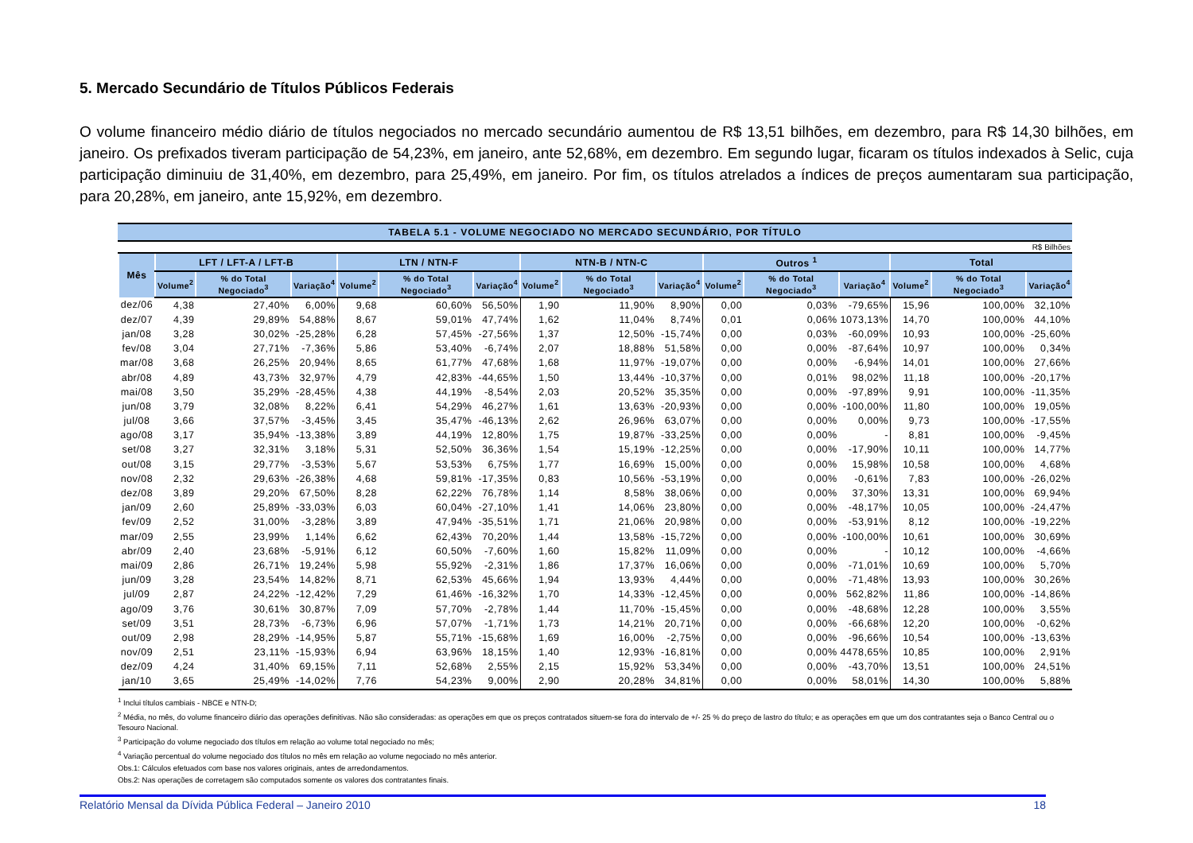5. Mercado Secundário de Títulos Públicos Federais
O volume financeiro médio diário de títulos negociados no mercado secundário aumentou de R$ 13,51 bilhões, em dezembro, para R$ 14,30 bilhões, em janeiro. Os prefixados tiveram participação de 54,23%, em janeiro, ante 52,68%, em dezembro. Em segundo lugar, ficaram os títulos indexados à Selic, cuja participação diminuiu de 31,40%, em dezembro, para 25,49%, em janeiro. Por fim, os títulos atrelados a índices de preços aumentaram sua participação, para 20,28%, em janeiro, ante 15,92%, em dezembro.
TABELA 5.1 - VOLUME NEGOCIADO NO MERCADO SECUNDÁRIO, POR TÍTULO
R$ Bilhões
| Mês | LFT / LFT-A / LFT-B | | | LTN / NTN-F | | | NTN-B / NTN-C | | | Outros <sup>1</sup> | | | Total | | |
| --- | --- | --- | --- | --- | --- | --- | --- | --- | --- | --- | --- | --- | --- | --- | --- |
| | Volume<sup>2</sup> | % do Total Negociado<sup>3</sup> | Variação<sup>4</sup> | Volume<sup>2</sup> | % do Total Negociado<sup>3</sup> | Variação<sup>4</sup> | Volume<sup>2</sup> | % do Total Negociado<sup>3</sup> | Variação<sup>4</sup> | Volume<sup>2</sup> | % do Total Negociado<sup>3</sup> | Variação<sup>4</sup> | Volume<sup>2</sup> | % do Total Negociado<sup>3</sup> | Variação<sup>4</sup> |
| dez/06 | 4,38 | 27,40% | 6,00% | 9,68 | 60,60% | 56,50% | 1,90 | 11,90% | 8,90% | 0,00 | 0,03% | -79,65% | 15,96 | 100,00% | 32,10% |
| dez/07 | 4,39 | 29,89% | 54,88% | 8,67 | 59,01% | 47,74% | 1,62 | 11,04% | 8,74% | 0,01 | 0,06% | 1073,13% | 14,70 | 100,00% | 44,10% |
| jan/08 | 3,28 | 30,02% | -25,28% | 6,28 | 57,45% | -27,56% | 1,37 | 12,50% | -15,74% | 0,00 | 0,03% | -60,09% | 10,93 | 100,00% | -25,60% |
| fev/08 | 3,04 | 27,71% | -7,36% | 5,86 | 53,40% | -6,74% | 2,07 | 18,88% | 51,58% | 0,00 | 0,00% | -87,64% | 10,97 | 100,00% | 0,34% |
| mar/08 | 3,68 | 26,25% | 20,94% | 8,65 | 61,77% | 47,68% | 1,68 | 11,97% | -19,07% | 0,00 | 0,00% | -6,94% | 14,01 | 100,00% | 27,66% |
| abr/08 | 4,89 | 43,73% | 32,97% | 4,79 | 42,83% | -44,65% | 1,50 | 13,44% | -10,37% | 0,00 | 0,01% | 98,02% | 11,18 | 100,00% | -20,17% |
| mai/08 | 3,50 | 35,29% | -28,45% | 4,38 | 44,19% | -8,54% | 2,03 | 20,52% | 35,35% | 0,00 | 0,00% | -97,89% | 9,91 | 100,00% | -11,35% |
| jun/08 | 3,79 | 32,08% | 8,22% | 6,41 | 54,29% | 46,27% | 1,61 | 13,63% | -20,93% | 0,00 | 0,00% | -100,00% | 11,80 | 100,00% | 19,05% |
| jul/08 | 3,66 | 37,57% | -3,45% | 3,45 | 35,47% | -46,13% | 2,62 | 26,96% | 63,07% | 0,00 | 0,00% | 0,00% | 9,73 | 100,00% | -17,55% |
| ago/08 | 3,17 | 35,94% | -13,38% | 3,89 | 44,19% | 12,80% | 1,75 | 19,87% | -33,25% | 0,00 | 0,00% | - | 8,81 | 100,00% | -9,45% |
| set/08 | 3,27 | 32,31% | 3,18% | 5,31 | 52,50% | 36,36% | 1,54 | 15,19% | -12,25% | 0,00 | 0,00% | -17,90% | 10,11 | 100,00% | 14,77% |
| out/08 | 3,15 | 29,77% | -3,53% | 5,67 | 53,53% | 6,75% | 1,77 | 16,69% | 15,00% | 0,00 | 0,00% | 15,98% | 10,58 | 100,00% | 4,68% |
| nov/08 | 2,32 | 29,63% | -26,38% | 4,68 | 59,81% | -17,35% | 0,83 | 10,56% | -53,19% | 0,00 | 0,00% | -0,61% | 7,83 | 100,00% | -26,02% |
| dez/08 | 3,89 | 29,20% | 67,50% | 8,28 | 62,22% | 76,78% | 1,14 | 8,58% | 38,06% | 0,00 | 0,00% | 37,30% | 13,31 | 100,00% | 69,94% |
| jan/09 | 2,60 | 25,89% | -33,03% | 6,03 | 60,04% | -27,10% | 1,41 | 14,06% | 23,80% | 0,00 | 0,00% | -48,17% | 10,05 | 100,00% | -24,47% |
| fev/09 | 2,52 | 31,00% | -3,28% | 3,89 | 47,94% | -35,51% | 1,71 | 21,06% | 20,98% | 0,00 | 0,00% | -53,91% | 8,12 | 100,00% | -19,22% |
| mar/09 | 2,55 | 23,99% | 1,14% | 6,62 | 62,43% | 70,20% | 1,44 | 13,58% | -15,72% | 0,00 | 0,00% | -100,00% | 10,61 | 100,00% | 30,69% |
| abr/09 | 2,40 | 23,68% | -5,91% | 6,12 | 60,50% | -7,60% | 1,60 | 15,82% | 11,09% | 0,00 | 0,00% | - | 10,12 | 100,00% | -4,66% |
| mai/09 | 2,86 | 26,71% | 19,24% | 5,98 | 55,92% | -2,31% | 1,86 | 17,37% | 16,06% | 0,00 | 0,00% | -71,01% | 10,69 | 100,00% | 5,70% |
| jun/09 | 3,28 | 23,54% | 14,82% | 8,71 | 62,53% | 45,66% | 1,94 | 13,93% | 4,44% | 0,00 | 0,00% | -71,48% | 13,93 | 100,00% | 30,26% |
| jul/09 | 2,87 | 24,22% | -12,42% | 7,29 | 61,46% | -16,32% | 1,70 | 14,33% | -12,45% | 0,00 | 0,00% | 562,82% | 11,86 | 100,00% | -14,86% |
| ago/09 | 3,76 | 30,61% | 30,87% | 7,09 | 57,70% | -2,78% | 1,44 | 11,70% | -15,45% | 0,00 | 0,00% | -48,68% | 12,28 | 100,00% | 3,55% |
| set/09 | 3,51 | 28,73% | -6,73% | 6,96 | 57,07% | -1,71% | 1,73 | 14,21% | 20,71% | 0,00 | 0,00% | -66,68% | 12,20 | 100,00% | -0,62% |
| out/09 | 2,98 | 28,29% | -14,95% | 5,87 | 55,71% | -15,68% | 1,69 | 16,00% | -2,75% | 0,00 | 0,00% | -96,66% | 10,54 | 100,00% | -13,63% |
| nov/09 | 2,51 | 23,11% | -15,93% | 6,94 | 63,96% | 18,15% | 1,40 | 12,93% | -16,81% | 0,00 | 0,00% | 4478,65% | 10,85 | 100,00% | 2,91% |
| dez/09 | 4,24 | 31,40% | 69,15% | 7,11 | 52,68% | 2,55% | 2,15 | 15,92% | 53,34% | 0,00 | 0,00% | -43,70% | 13,51 | 100,00% | 24,51% |
| jan/10 | 3,65 | 25,49% | -14,02% | 7,76 | 54,23% | 9,00% | 2,90 | 20,28% | 34,81% | 0,00 | 0,00% | 58,01% | 14,30 | 100,00% | 5,88% |
<sup>1</sup> Inclui títulos cambiais - NBCE e NTN-D;
<sup>2</sup> Média, no mês, do volume financeiro diário das operações definitivas. Não são consideradas: as operações em que os preços contratados situem-se fora do intervalo de +/- 25 % do preço de lastro do título; e as operações em que um dos contratantes seja o Banco Central ou o Tesouro Nacional.
<sup>3</sup> Participação do volume negociado dos títulos em relação ao volume total negociado no mês;
<sup>4</sup> Variação percentual do volume negociado dos títulos no mês em relação ao volume negociado no mês anterior.
Obs.1: Cálculos efetuados com base nos valores originais, antes de arredondamentos.
Obs.2: Nas operações de corretagem são computados somente os valores dos contratantes finais.
Relatório Mensal da Dívida Pública Federal – Janeiro 2010 18